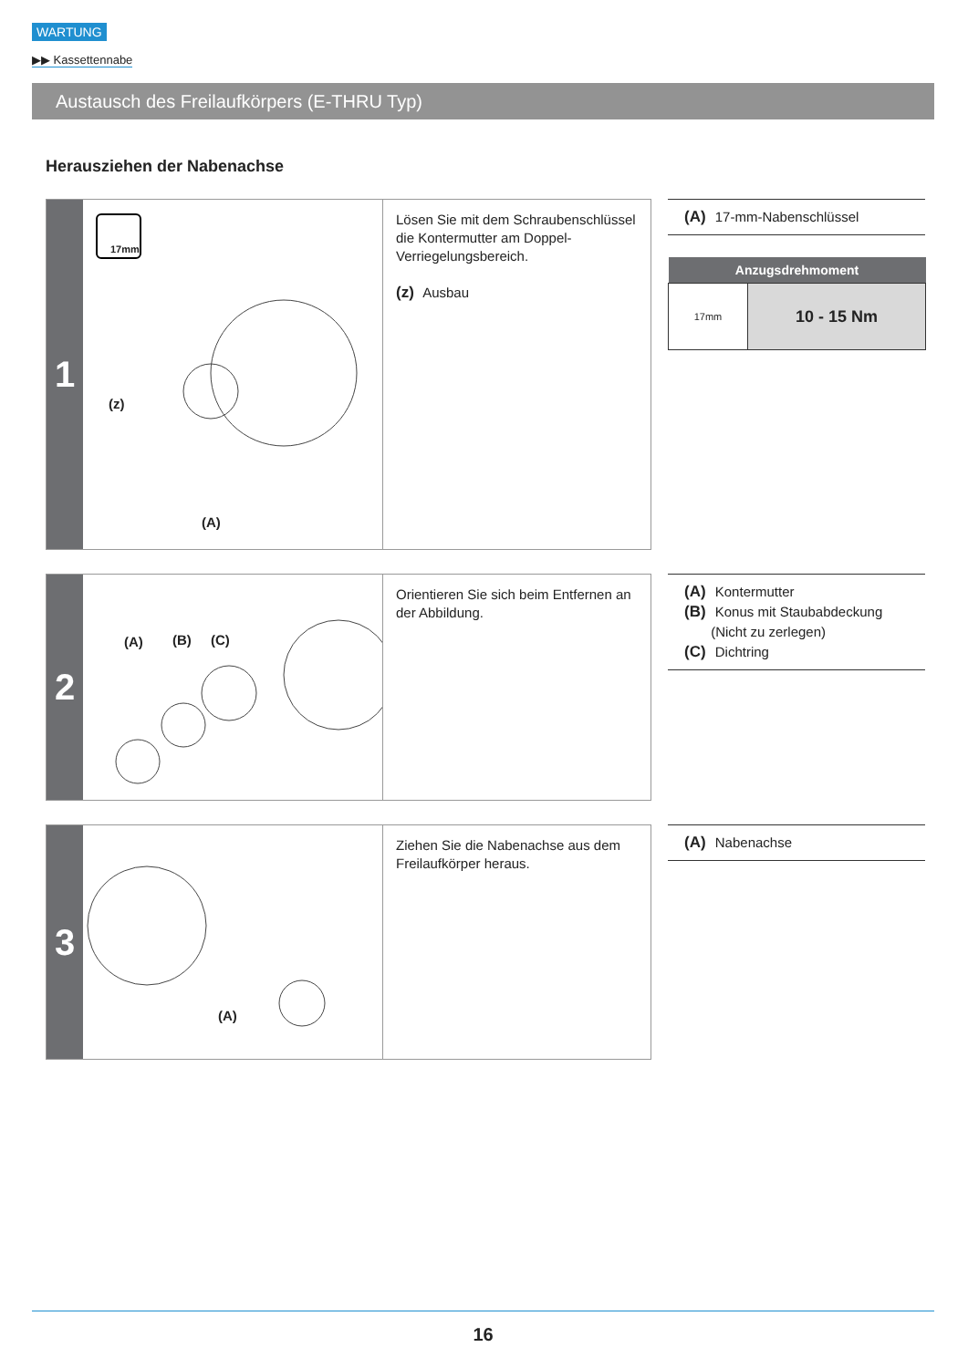WARTUNG
▶▶ Kassettennabe
Austausch des Freilaufkörpers (E-THRU Typ)
Herausziehen der Nabenachse
1
17mm
(z)
(A)
Lösen Sie mit dem Schraubenschlüssel die Kontermutter am Doppel-Verriegelungsbereich.
(z) Ausbau
(A) 17-mm-Nabenschlüssel
| Anzugsdrehmoment | |
| --- | --- |
| 17mm | 10 - 15 Nm |
2
(A) (B) (C)
Orientieren Sie sich beim Entfernen an der Abbildung.
(A) Kontermutter
(B) Konus mit Staubabdeckung
(Nicht zu zerlegen)
(C) Dichtring
3
(A)
Ziehen Sie die Nabenachse aus dem Freilaufkörper heraus.
(A) Nabenachse
16